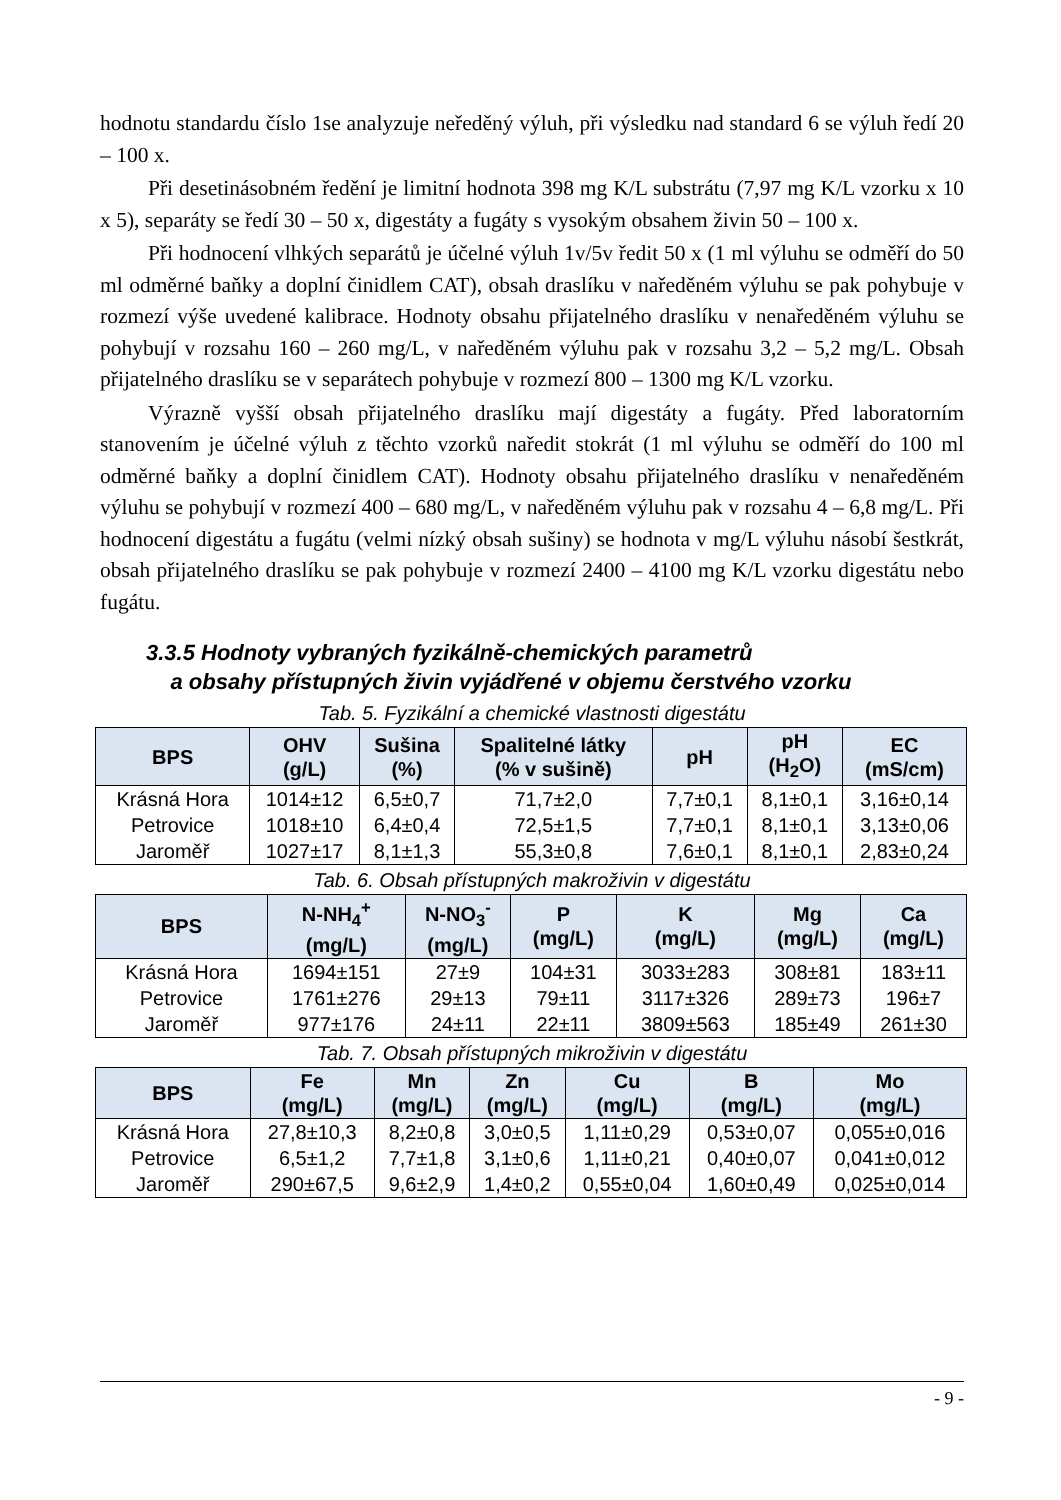hodnotu standardu číslo 1se analyzuje neředěný výluh, při výsledku nad standard 6 se výluh ředí 20 – 100 x.
Při desetinásobném ředění je limitní hodnota 398 mg K/L substrátu (7,97 mg K/L vzorku x 10 x 5), separáty se ředí 30 – 50 x, digestáty a fugáty s vysokým obsahem živin 50 – 100 x.
Při hodnocení vlhkých separátů je účelné výluh 1v/5v ředit 50 x (1 ml výluhu se odměří do 50 ml odměrné baňky a doplní činidlem CAT), obsah draslíku v naředěném výluhu se pak pohybuje v rozmezí výše uvedené kalibrace. Hodnoty obsahu přijatelného draslíku v nenaředěném výluhu se pohybují v rozsahu 160 – 260 mg/L, v naředěném výluhu pak v rozsahu 3,2 – 5,2 mg/L. Obsah přijatelného draslíku se v separátech pohybuje v rozmezí 800 – 1300 mg K/L vzorku.
Výrazně vyšší obsah přijatelného draslíku mají digestáty a fugáty. Před laboratorním stanovením je účelné výluh z těchto vzorků naředit stokrát (1 ml výluhu se odměří do 100 ml odměrné baňky a doplní činidlem CAT). Hodnoty obsahu přijatelného draslíku v nenaředěném výluhu se pohybují v rozmezí 400 – 680 mg/L, v naředěném výluhu pak v rozsahu 4 – 6,8 mg/L. Při hodnocení digestátu a fugátu (velmi nízký obsah sušiny) se hodnota v mg/L výluhu násobí šestkrát, obsah přijatelného draslíku se pak pohybuje v rozmezí 2400 – 4100 mg K/L vzorku digestátu nebo fugátu.
3.3.5 Hodnoty vybraných fyzikálně-chemických parametrů
a obsahy přístupných živin vyjádřené v objemu čerstvého vzorku
Tab. 5. Fyzikální a chemické vlastnosti digestátu
| BPS | OHV (g/L) | Sušina (%) | Spalitelné látky (% v sušině) | pH | pH (H<sub>2</sub>O) | EC (mS/cm) |
| --- | --- | --- | --- | --- | --- | --- |
| Krásná Hora | 1014±12 | 6,5±0,7 | 71,7±2,0 | 7,7±0,1 | 8,1±0,1 | 3,16±0,14 |
| Petrovice | 1018±10 | 6,4±0,4 | 72,5±1,5 | 7,7±0,1 | 8,1±0,1 | 3,13±0,06 |
| Jaroměř | 1027±17 | 8,1±1,3 | 55,3±0,8 | 7,6±0,1 | 8,1±0,1 | 2,83±0,24 |
Tab. 6. Obsah přístupných makroživin v digestátu
| BPS | N-NH<sub>4</sub><sup>+</sup> (mg/L) | N-NO<sub>3</sub><sup>-</sup> (mg/L) | P (mg/L) | K (mg/L) | Mg (mg/L) | Ca (mg/L) |
| --- | --- | --- | --- | --- | --- | --- |
| Krásná Hora | 1694±151 | 27±9 | 104±31 | 3033±283 | 308±81 | 183±11 |
| Petrovice | 1761±276 | 29±13 | 79±11 | 3117±326 | 289±73 | 196±7 |
| Jaroměř | 977±176 | 24±11 | 22±11 | 3809±563 | 185±49 | 261±30 |
Tab. 7. Obsah přístupných mikroživin v digestátu
| BPS | Fe (mg/L) | Mn (mg/L) | Zn (mg/L) | Cu (mg/L) | B (mg/L) | Mo (mg/L) |
| --- | --- | --- | --- | --- | --- | --- |
| Krásná Hora | 27,8±10,3 | 8,2±0,8 | 3,0±0,5 | 1,11±0,29 | 0,53±0,07 | 0,055±0,016 |
| Petrovice | 6,5±1,2 | 7,7±1,8 | 3,1±0,6 | 1,11±0,21 | 0,40±0,07 | 0,041±0,012 |
| Jaroměř | 290±67,5 | 9,6±2,9 | 1,4±0,2 | 0,55±0,04 | 1,60±0,49 | 0,025±0,014 |
- 9 -